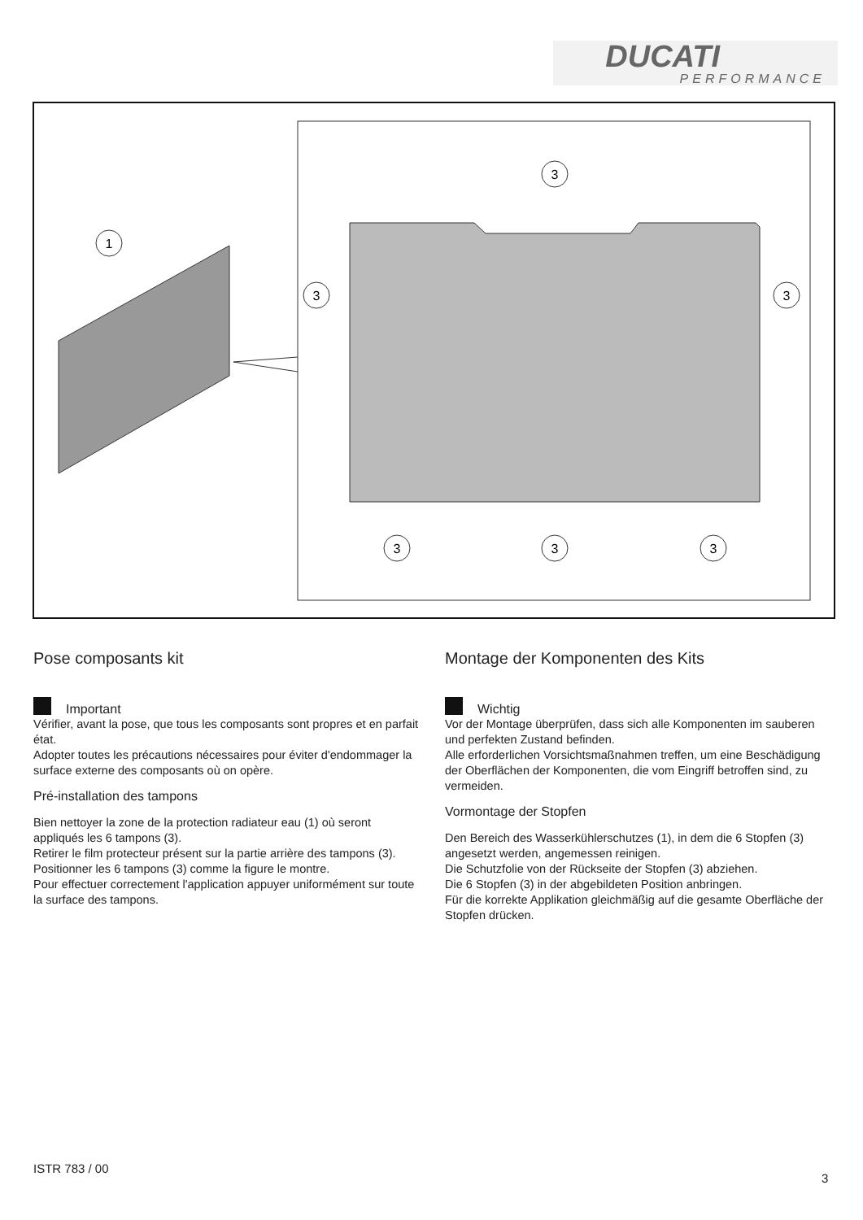DUCATI
PERFORMANCE
1
3
3
3
3
3
3
Pose composants kit
Important
Vérifier, avant la pose, que tous les composants sont propres et en parfait état.
Adopter toutes les précautions nécessaires pour éviter d'endommager la surface externe des composants où on opère.
Pré-installation des tampons
Bien nettoyer la zone de la protection radiateur eau (1) où seront appliqués les 6 tampons (3).
Retirer le film protecteur présent sur la partie arrière des tampons (3).
Positionner les 6 tampons (3) comme la figure le montre.
Pour effectuer correctement l'application appuyer uniformément sur toute la surface des tampons.
Montage der Komponenten des Kits
Wichtig
Vor der Montage überprüfen, dass sich alle Komponenten im sauberen und perfekten Zustand befinden.
Alle erforderlichen Vorsichtsmaßnahmen treffen, um eine Beschädigung der Oberflächen der Komponenten, die vom Eingriff betroffen sind, zu vermeiden.
Vormontage der Stopfen
Den Bereich des Wasserkühlerschutzes (1), in dem die 6 Stopfen (3) angesetzt werden, angemessen reinigen.
Die Schutzfolie von der Rückseite der Stopfen (3) abziehen.
Die 6 Stopfen (3) in der abgebildeten Position anbringen.
Für die korrekte Applikation gleichmäßig auf die gesamte Oberfläche der Stopfen drücken.
ISTR 783 / 00
3